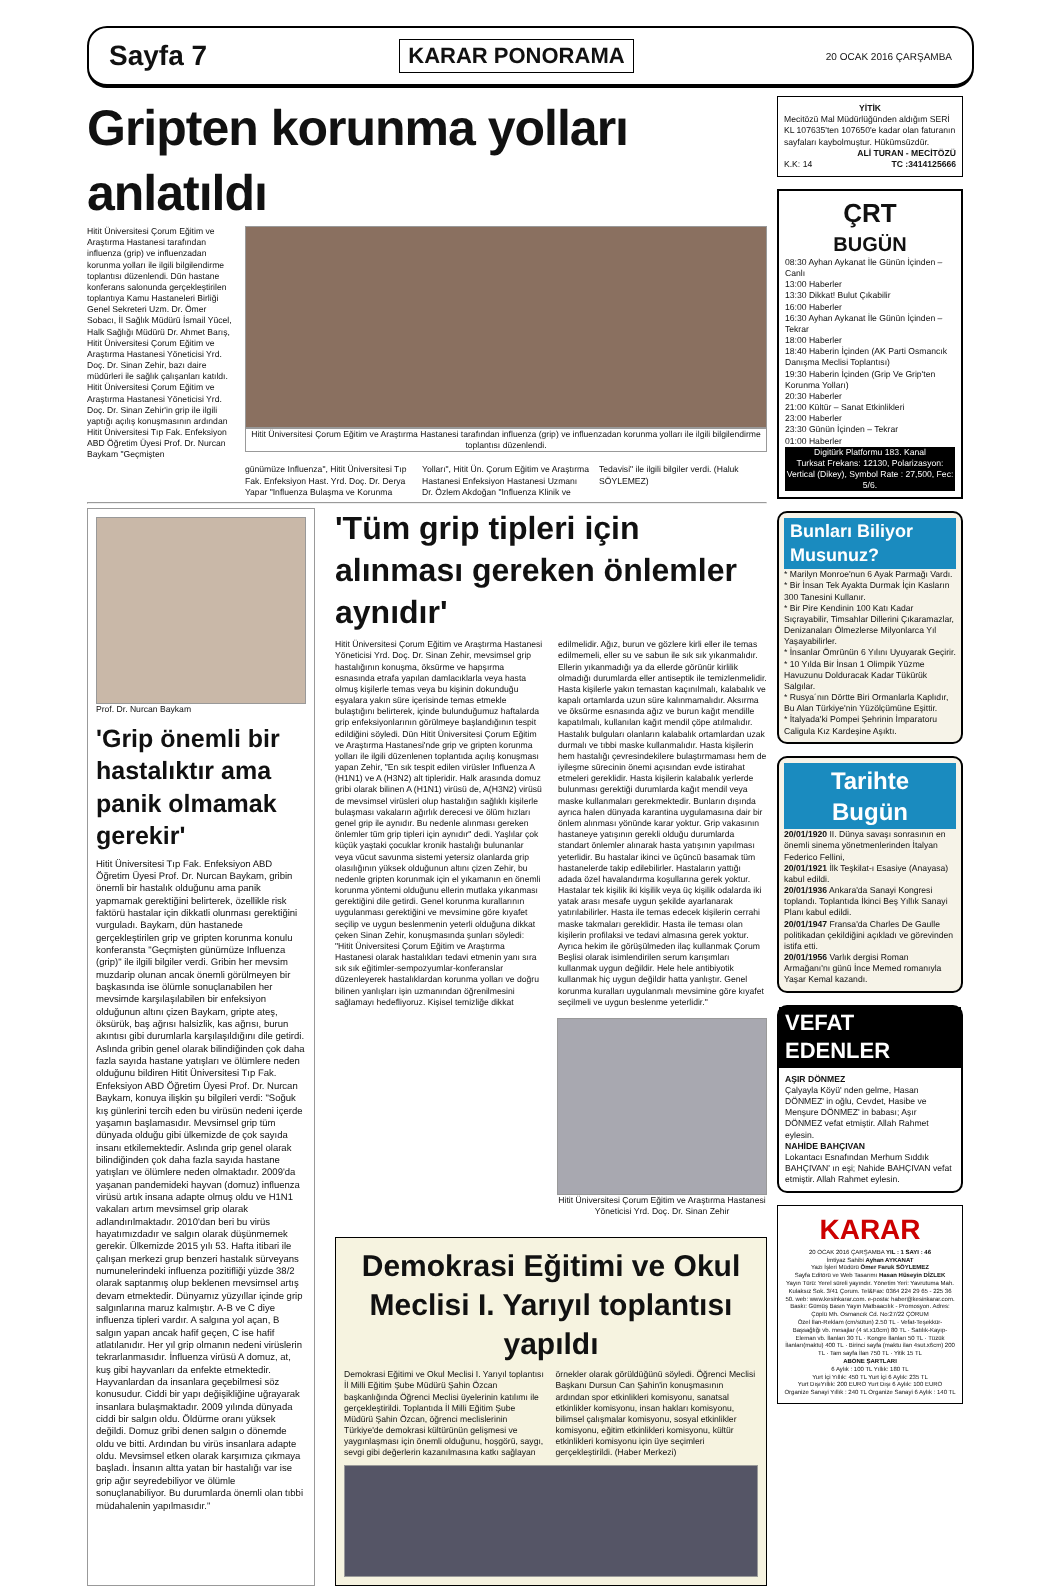Sayfa 7 KARAR PONORAMA 20 OCAK 2016 ÇARŞAMBA
Gripten korunma yolları anlatıldı
Hitit Üniversitesi Çorum Eğitim ve Araştırma Hastanesi tarafından influenza (grip) ve influenzadan korunma yolları ile ilgili bilgilendirme toplantısı düzenlendi. Dün hastane konferans salonunda gerçekleştirilen toplantıya Kamu Hastaneleri Birliği Genel Sekreteri Uzm. Dr. Ömer Sobacı, İl Sağlık Müdürü İsmail Yücel, Halk Sağlığı Müdürü Dr. Ahmet Barış, Hitit Üniversitesi Çorum Eğitim ve Araştırma Hastanesi Yöneticisi Yrd. Doç. Dr. Sinan Zehir, bazı daire müdürleri ile sağlık çalışanları katıldı. Hitit Üniversitesi Çorum Eğitim ve Araştırma Hastanesi Yöneticisi Yrd. Doç. Dr. Sinan Zehir'in grip ile ilgili yaptığı açılış konuşmasının ardından Hitit Üniversitesi Tıp Fak. Enfeksiyon ABD Öğretim Üyesi Prof. Dr. Nurcan Baykam "Geçmişten
Hitit Üniversitesi Çorum Eğitim ve Araştırma Hastanesi tarafından influenza (grip) ve influenzadan korunma yolları ile ilgili bilgilendirme toplantısı düzenlendi.
günümüze Influenza", Hitit Üniversitesi Tıp Fak. Enfeksiyon Hast. Yrd. Doç. Dr. Derya Yapar "Influenza Bulaşma ve Korunma Yolları", Hitit Ün. Çorum Eğitim ve Araştırma Hastanesi Enfeksiyon Hastanesi Uzmanı Dr. Özlem Akdoğan "Influenza Klinik ve Tedavisi" ile ilgili bilgiler verdi. (Haluk SÖYLEMEZ)
Prof. Dr. Nurcan Baykam
'Grip önemli bir hastalıktır ama panik olmamak gerekir'
Hitit Üniversitesi Tıp Fak. Enfeksiyon ABD Öğretim Üyesi Prof. Dr. Nurcan Baykam, gribin önemli bir hastalık olduğunu ama panik yapmamak gerektiğini belirterek, özellikle risk faktörü hastalar için dikkatli olunması gerektiğini vurguladı. Baykam, dün hastanede gerçekleştirilen grip ve gripten korunma konulu konferansta "Geçmişten günümüze Influenza (grip)" ile ilgili bilgiler verdi. Gribin her mevsim muzdarip olunan ancak önemli görülmeyen bir başkasında ise ölümle sonuçlanabilen her mevsimde karşılaşılabilen bir enfeksiyon olduğunun altını çizen Baykam, gripte ateş, öksürük, baş ağrısı halsizlik, kas ağrısı, burun akıntısı gibi durumlarla karşılaşıldığını dile getirdi. Aslında gribin genel olarak bilindiğinden çok daha fazla sayıda hastane yatışları ve ölümlere neden olduğunu bildiren Hitit Üniversitesi Tıp Fak. Enfeksiyon ABD Öğretim Üyesi Prof. Dr. Nurcan Baykam, konuya ilişkin şu bilgileri verdi: "Soğuk kış günlerini tercih eden bu virüsün nedeni içerde yaşamın başlamasıdır. Mevsimsel grip tüm dünyada olduğu gibi ülkemizde de çok sayıda insanı etkilemektedir. Aslında grip genel olarak bilindiğinden çok daha fazla sayıda hastane yatışları ve ölümlere neden olmaktadır. 2009'da yaşanan pandemideki hayvan (domuz) influenza virüsü artık insana adapte olmuş oldu ve H1N1 vakaları artım mevsimsel grip olarak adlandırılmaktadır. 2010'dan beri bu virüs hayatımızdadır ve salgın olarak düşünmemek gerekir. Ülkemizde 2015 yılı 53. Hafta itibari ile çalışan merkezi grup benzeri hastalık sürveyans numunelerindeki influenza pozitifliği yüzde 38/2 olarak saptanmış olup beklenen mevsimsel artış devam etmektedir. Dünyamız yüzyıllar içinde grip salgınlarına maruz kalmıştır. A-B ve C diye influenza tipleri vardır. A salgına yol açan, B salgın yapan ancak hafif geçen, C ise hafif atlatılanıdır. Her yıl grip olmanın nedeni virüslerin tekrarlanmasıdır. İnfluenza virüsü A domuz, at, kuş gibi hayvanları da enfekte etmektedir. Hayvanlardan da insanlara geçebilmesi söz konusudur. Ciddi bir yapı değişikliğine uğrayarak insanlara bulaşmaktadır. 2009 yılında dünyada ciddi bir salgın oldu. Öldürme oranı yüksek değildi. Domuz gribi denen salgın o dönemde oldu ve bitti. Ardından bu virüs insanlara adapte oldu. Mevsimsel etken olarak karşımıza çıkmaya başladı. İnsanın altta yatan bir hastalığı var ise grip ağır seyredebiliyor ve ölümle sonuçlanabiliyor. Bu durumlarda önemli olan tıbbi müdahalenin yapılmasıdır."
'Tüm grip tipleri için alınması gereken önlemler aynıdır'
Hitit Üniversitesi Çorum Eğitim ve Araştırma Hastanesi Yöneticisi Yrd. Doç. Dr. Sinan Zehir, mevsimsel grip hastalığının konuşma, öksürme ve hapşırma esnasında etrafa yapılan damlacıklarla veya hasta olmuş kişilerle temas veya bu kişinin dokunduğu eşyalara yakın süre içerisinde temas etmekle bulaştığını belirterek, içinde bulunduğumuz haftalarda grip enfeksiyonlarının görülmeye başlandığının tespit edildiğini söyledi. Dün Hitit Üniversitesi Çorum Eğitim ve Araştırma Hastanesi'nde grip ve gripten korunma yolları ile ilgili düzenlenen toplantıda açılış konuşması yapan Zehir, "En sık tespit edilen virüsler Influenza A (H1N1) ve A (H3N2) alt tipleridir. Halk arasında domuz gribi olarak bilinen A (H1N1) virüsü de, A(H3N2) virüsü de mevsimsel virüsleri olup hastalığın sağlıklı kişilerle bulaşması vakaların ağırlık derecesi ve ölüm hızları genel grip ile aynıdır. Bu nedenle alınması gereken önlemler tüm grip tipleri için aynıdır" dedi. Yaşlılar çok küçük yaştaki çocuklar kronik hastalığı bulunanlar veya vücut savunma sistemi yetersiz olanlarda grip olasılığının yüksek olduğunun altını çizen Zehir, bu nedenle gripten korunmak için el yıkamanın en önemli korunma yöntemi olduğunu ellerin mutlaka yıkanması gerektiğini dile getirdi. Genel korunma kurallarının uygulanması gerektiğini ve mevsimine göre kıyafet seçilip ve uygun beslenmenin yeterli olduğuna dikkat çeken Sinan Zehir, konuşmasında şunları söyledi: "Hitit Üniversitesi Çorum Eğitim ve Araştırma Hastanesi olarak hastalıkları tedavi etmenin yanı sıra sık sık eğitimler-sempozyumlar-konferanslar düzenleyerek hastalıklardan korunma yolları ve doğru bilinen yanlışları işin uzmanından öğrenilmesini sağlamayı hedefliyoruz. Kişisel temizliğe dikkat edilmelidir. Ağız, burun ve gözlere kirli eller ile temas edilmemeli, eller su ve sabun ile sık sık yıkanmalıdır. Ellerin yıkanmadığı ya da ellerde görünür kirlilik olmadığı durumlarda eller antiseptik ile temizlenmelidir. Hasta kişilerle yakın temastan kaçınılmalı, kalabalık ve kapalı ortamlarda uzun süre kalınmamalıdır. Aksırma ve öksürme esnasında ağız ve burun kağıt mendille kapatılmalı, kullanılan kağıt mendil çöpe atılmalıdır. Hastalık bulguları olanların kalabalık ortamlardan uzak durmalı ve tıbbi maske kullanmalıdır. Hasta kişilerin hem hastalığı çevresindekilere bulaştırmaması hem de iyileşme sürecinin önemi açısından evde istirahat etmeleri gereklidir. Hasta kişilerin kalabalık yerlerde bulunması gerektiği durumlarda kağıt mendil veya maske kullanmaları gerekmektedir. Bunların dışında ayrıca halen dünyada karantina uygulamasına dair bir önlem alınması yönünde karar yoktur. Grip vakasının hastaneye yatışının gerekli olduğu durumlarda standart önlemler alınarak hasta yatışının yapılması yeterlidir. Bu hastalar ikinci ve üçüncü basamak tüm hastanelerde takip edilebilirler. Hastaların yattığı adada özel havalandırma koşullarına gerek yoktur. Hastalar tek kişilik iki kişilik veya üç kişilik odalarda iki yatak arası mesafe uygun şekilde ayarlanarak yatırılabilirler. Hasta ile temas edecek kişilerin cerrahi maske takmaları gereklidir. Hasta ile teması olan kişilerin profilaksi ve tedavi almasına gerek yoktur. Ayrıca hekim ile görüşülmeden ilaç kullanmak Çorum Beşlisi olarak isimlendirilen serum karışımları kullanmak uygun değildir. Hele hele antibiyotik kullanmak hiç uygun değildir hatta yanlıştır. Genel korunma kuralları uygulanmalı mevsimine göre kıyafet seçilmeli ve uygun beslenme yeterlidir."
Hitit Üniversitesi Çorum Eğitim ve Araştırma Hastanesi Yöneticisi Yrd. Doç. Dr. Sinan Zehir
Demokrasi Eğitimi ve Okul Meclisi I. Yarıyıl toplantısı yapıldı
Demokrasi Eğitimi ve Okul Meclisi I. Yarıyıl toplantısı İl Milli Eğitim Şube Müdürü Şahin Özcan başkanlığında Öğrenci Meclisi üyelerinin katılımı ile gerçekleştirildi. Toplantıda İl Milli Eğitim Şube Müdürü Şahin Özcan, öğrenci meclislerinin Türkiye'de demokrasi kültürünün gelişmesi ve yaygınlaşması için önemli olduğunu, hoşgörü, saygı, sevgi gibi değerlerin kazanılmasına katkı sağlayan örnekler olarak görüldüğünü söyledi. Öğrenci Meclisi Başkanı Dursun Can Şahin'in konuşmasının ardından spor etkinlikleri komisyonu, sanatsal etkinlikler komisyonu, insan hakları komisyonu, bilimsel çalışmalar komisyonu, sosyal etkinlikler komisyonu, eğitim etkinlikleri komisyonu, kültür etkinlikleri komisyonu için üye seçimleri gerçekleştirildi. (Haber Merkezi)
YİTİK
Mecitözü Mal Müdürlüğünden aldığım SERİ KL 107635'ten 107650'e kadar olan faturanın sayfaları kaybolmuştur. Hükümsüzdür.
ALİ TURAN - MECİTÖZÜ
K.K: 14 TC :3414125666
ÇRT
BUGÜN
08:30 Ayhan Aykanat İle Günün İçinden – Canlı
13:00 Haberler
13:30 Dikkat! Bulut Çıkabilir
16:00 Haberler
16:30 Ayhan Aykanat İle Günün İçinden – Tekrar
18:00 Haberler
18:40 Haberin İçinden (AK Parti Osmancık Danışma Meclisi Toplantısı)
19:30 Haberin İçinden (Grip Ve Grip'ten Korunma Yolları)
20:30 Haberler
21:00 Kültür – Sanat Etkinlikleri
23:00 Haberler
23:30 Günün İçinden – Tekrar
01:00 Haberler
Digitürk Platformu 183. Kanal
Turksat Frekans: 12130, Polarizasyon: Vertical (Dikey), Symbol Rate : 27,500, Fec: 5/6.
Bunları Biliyor Musunuz?
* Marilyn Monroe'nun 6 Ayak Parmağı Vardı.
* Bir İnsan Tek Ayakta Durmak İçin Kasların 300 Tanesini Kullanır.
* Bir Pire Kendinin 100 Katı Kadar Sıçrayabilir, Timsahlar Dillerini Çıkaramazlar, Denizanaları Ölmezlerse Milyonlarca Yıl Yaşayabilirler.
* İnsanlar Ömrünün 6 Yılını Uyuyarak Geçirir.
* 10 Yılda Bir İnsan 1 Olimpik Yüzme Havuzunu Dolduracak Kadar Tükürük Salgılar.
* Rusya´nın Dörtte Biri Ormanlarla Kaplıdır, Bu Alan Türkiye'nin Yüzölçümüne Eşittir.
* İtalyada'ki Pompei Şehrinin İmparatoru Caligula Kız Kardeşine Aşıktı.
Tarihte Bugün
20/01/1920 II. Dünya savaşı sonrasının en önemli sinema yönetmenlerinden İtalyan Federico Fellini,
20/01/1921 İlk Teşkilat-ı Esasiye (Anayasa) kabul edildi.
20/01/1936 Ankara'da Sanayi Kongresi toplandı. Toplantıda İkinci Beş Yıllık Sanayi Planı kabul edildi.
20/01/1947 Fransa'da Charles De Gaulle politikadan çekildiğini açıkladı ve görevinden istifa etti.
20/01/1956 Varlık dergisi Roman Armağanı'nı günü İnce Memed romanıyla Yaşar Kemal kazandı.
VEFAT EDENLER
AŞIR DÖNMEZ
Çalyayla Köyü' nden gelme, Hasan DÖNMEZ' in oğlu, Cevdet, Hasibe ve Menşure DÖNMEZ' in babası; Aşır DÖNMEZ vefat etmiştir. Allah Rahmet eylesin.
NAHİDE BAHÇIVAN
Lokantacı Esnafından Merhum Sıddık BAHÇIVAN' ın eşi; Nahide BAHÇIVAN vefat etmiştir. Allah Rahmet eylesin.
KARAR
20 OCAK 2016 ÇARŞAMBA YIL : 1 SAYI : 46
İmtiyaz Sahibi Ayhan AYKANAT
Yazı İşleri Müdürü Ömer Faruk SÖYLEMEZ
Sayfa Editörü ve Web Tasarımı Hasan Hüseyin DİZLEK
Yayın Türü: Yerel süreli yayındır. Yönetim Yeri: Yavrutuma Mah. Kulaksız Sok. 3/41 Çorum. Tel&Fax: 0364 224 29 65 - 225 36 50. web: www.kesinkarar.com. e-posta: haber@kesinkarar.com. Baskı: Gümüş Basın Yayın Matbaacılık - Promosyon. Adres: Çöplü Mh. Osmancık Cd. No:27/22 ÇORUM
Özel İlan-Reklam (cm/sütun) 2.50 TL · Vefat-Teşekkür-Başsağlığı vb. mesajlar (4 st.x10cm) 80 TL · Satılık-Kayıp-Eleman vb. İlanları 30 TL · Kongre İlanları 50 TL · Tüzük İlanları(maktu) 400 TL · Birinci sayfa (maktu ilan 4sut.x6cm) 200 TL · Tam sayfa İlan 750 TL · Yitik 15 TL
ABONE ŞARTLARI
6 Aylık : 100 TL Yıllık: 180 TL
Yurt İçi Yıllık: 450 TL Yurt İçi 6 Aylık: 235 TL
Yurt DışıYıllık: 200 EURO Yurt Dışı 6 Aylık: 100 EURO
Organize Sanayi Yıllık : 240 TL Organize Sanayi 6 Aylık : 140 TL